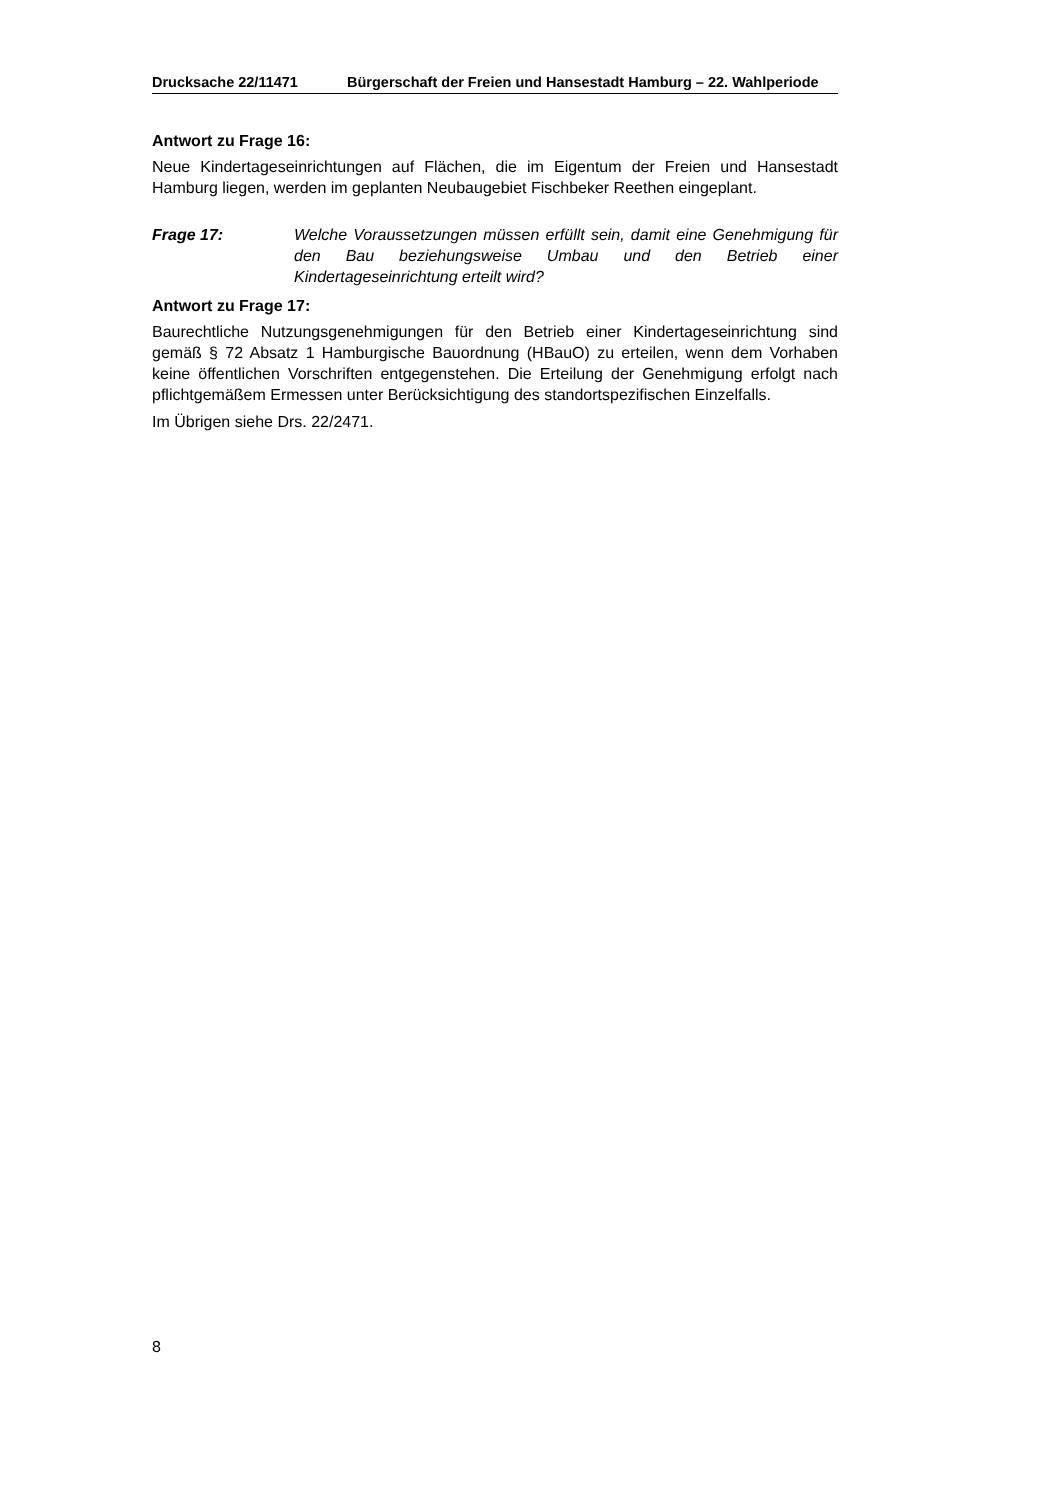Drucksache 22/11471 Bürgerschaft der Freien und Hansestadt Hamburg – 22. Wahlperiode
Antwort zu Frage 16:
Neue Kindertageseinrichtungen auf Flächen, die im Eigentum der Freien und Hansestadt Hamburg liegen, werden im geplanten Neubaugebiet Fischbeker Reethen eingeplant.
Frage 17: Welche Voraussetzungen müssen erfüllt sein, damit eine Genehmigung für den Bau beziehungsweise Umbau und den Betrieb einer Kindertageseinrichtung erteilt wird?
Antwort zu Frage 17:
Baurechtliche Nutzungsgenehmigungen für den Betrieb einer Kindertageseinrichtung sind gemäß § 72 Absatz 1 Hamburgische Bauordnung (HBauO) zu erteilen, wenn dem Vorhaben keine öffentlichen Vorschriften entgegenstehen. Die Erteilung der Genehmigung erfolgt nach pflichtgemäßem Ermessen unter Berücksichtigung des standortspezifischen Einzelfalls.
Im Übrigen siehe Drs. 22/2471.
8